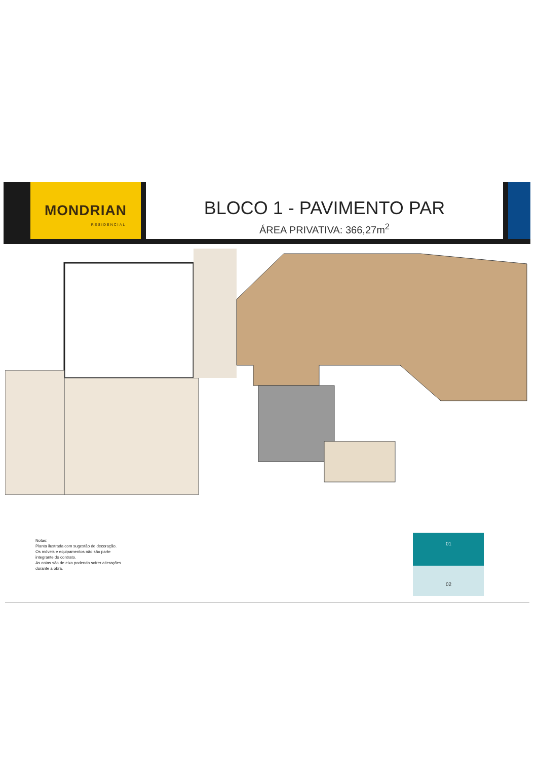MONDRIAN
RESIDENCIAL
BLOCO 1 - PAVIMENTO PAR
ÁREA PRIVATIVA: 366,27m<sup>2</sup>
Notas:
Planta ilustrada com sugestão de decoração.
Os móveis e equipamentos não são parte
integrante do contrato.
As cotas são de eixo podendo sofrer alterações
durante a obra.
01
02